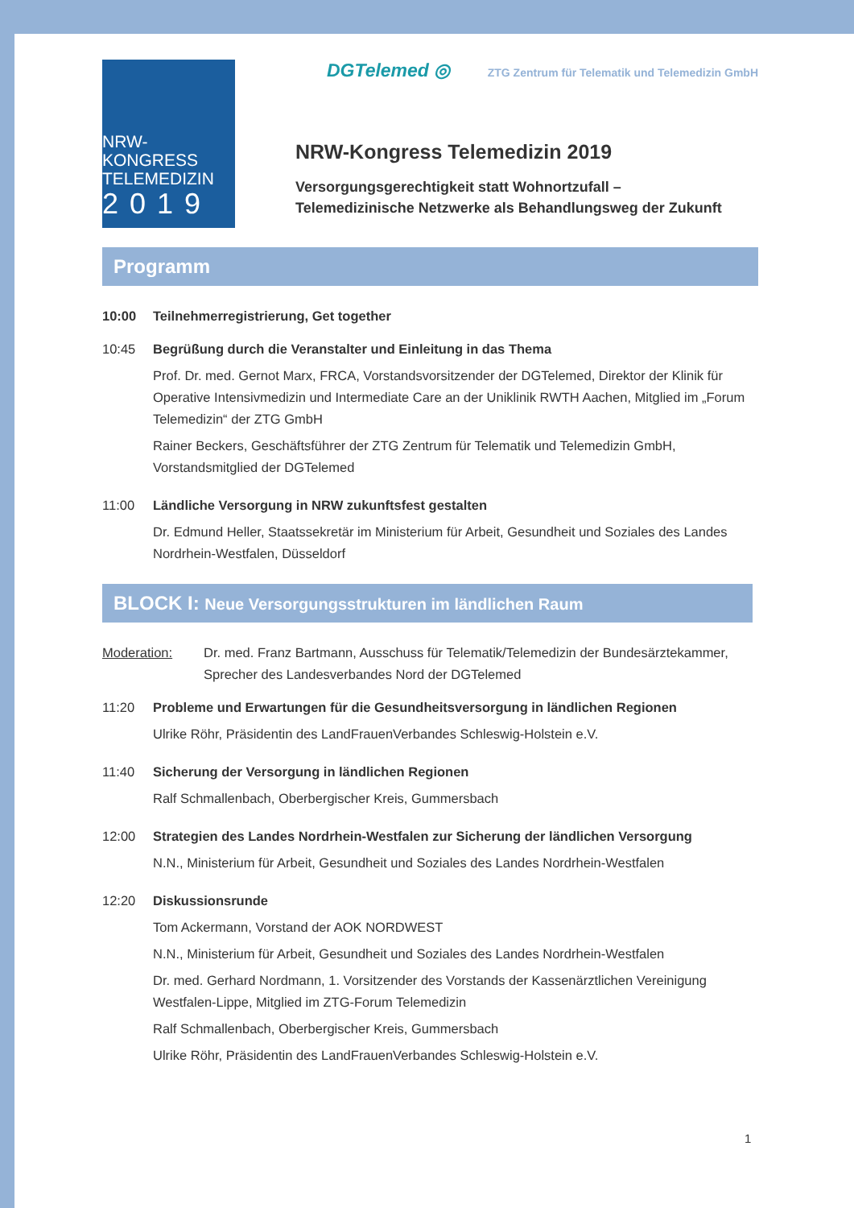NRW-KONGRESS
TELEMEDIZIN
2019
DGTelemed ◎ ZTG Zentrum für Telematik und Telemedizin GmbH
NRW-Kongress Telemedizin 2019
Versorgungsgerechtigkeit statt Wohnortzufall –
Telemedizinische Netzwerke als Behandlungsweg der Zukunft
Programm
10:00 Teilnehmerregistrierung, Get together
10:45 Begrüßung durch die Veranstalter und Einleitung in das Thema
Prof. Dr. med. Gernot Marx, FRCA, Vorstandsvorsitzender der DGTelemed, Direktor der Klinik für Operative Intensivmedizin und Intermediate Care an der Uniklinik RWTH Aachen, Mitglied im „Forum Telemedizin“ der ZTG GmbH
Rainer Beckers, Geschäftsführer der ZTG Zentrum für Telematik und Telemedizin GmbH, Vorstandsmitglied der DGTelemed
11:00 Ländliche Versorgung in NRW zukunftsfest gestalten
Dr. Edmund Heller, Staatssekretär im Ministerium für Arbeit, Gesundheit und Soziales des Landes Nordrhein-Westfalen, Düsseldorf
BLOCK I: Neue Versorgungsstrukturen im ländlichen Raum
Moderation: Dr. med. Franz Bartmann, Ausschuss für Telematik/Telemedizin der Bundesärztekammer, Sprecher des Landesverbandes Nord der DGTelemed
11:20 Probleme und Erwartungen für die Gesundheitsversorgung in ländlichen Regionen
Ulrike Röhr, Präsidentin des LandFrauenVerbandes Schleswig-Holstein e.V.
11:40 Sicherung der Versorgung in ländlichen Regionen
Ralf Schmallenbach, Oberbergischer Kreis, Gummersbach
12:00 Strategien des Landes Nordrhein-Westfalen zur Sicherung der ländlichen Versorgung
N.N., Ministerium für Arbeit, Gesundheit und Soziales des Landes Nordrhein-Westfalen
12:20 Diskussionsrunde
Tom Ackermann, Vorstand der AOK NORDWEST
N.N., Ministerium für Arbeit, Gesundheit und Soziales des Landes Nordrhein-Westfalen
Dr. med. Gerhard Nordmann, 1. Vorsitzender des Vorstands der Kassenärztlichen Vereinigung Westfalen-Lippe, Mitglied im ZTG-Forum Telemedizin
Ralf Schmallenbach, Oberbergischer Kreis, Gummersbach
Ulrike Röhr, Präsidentin des LandFrauenVerbandes Schleswig-Holstein e.V.
1